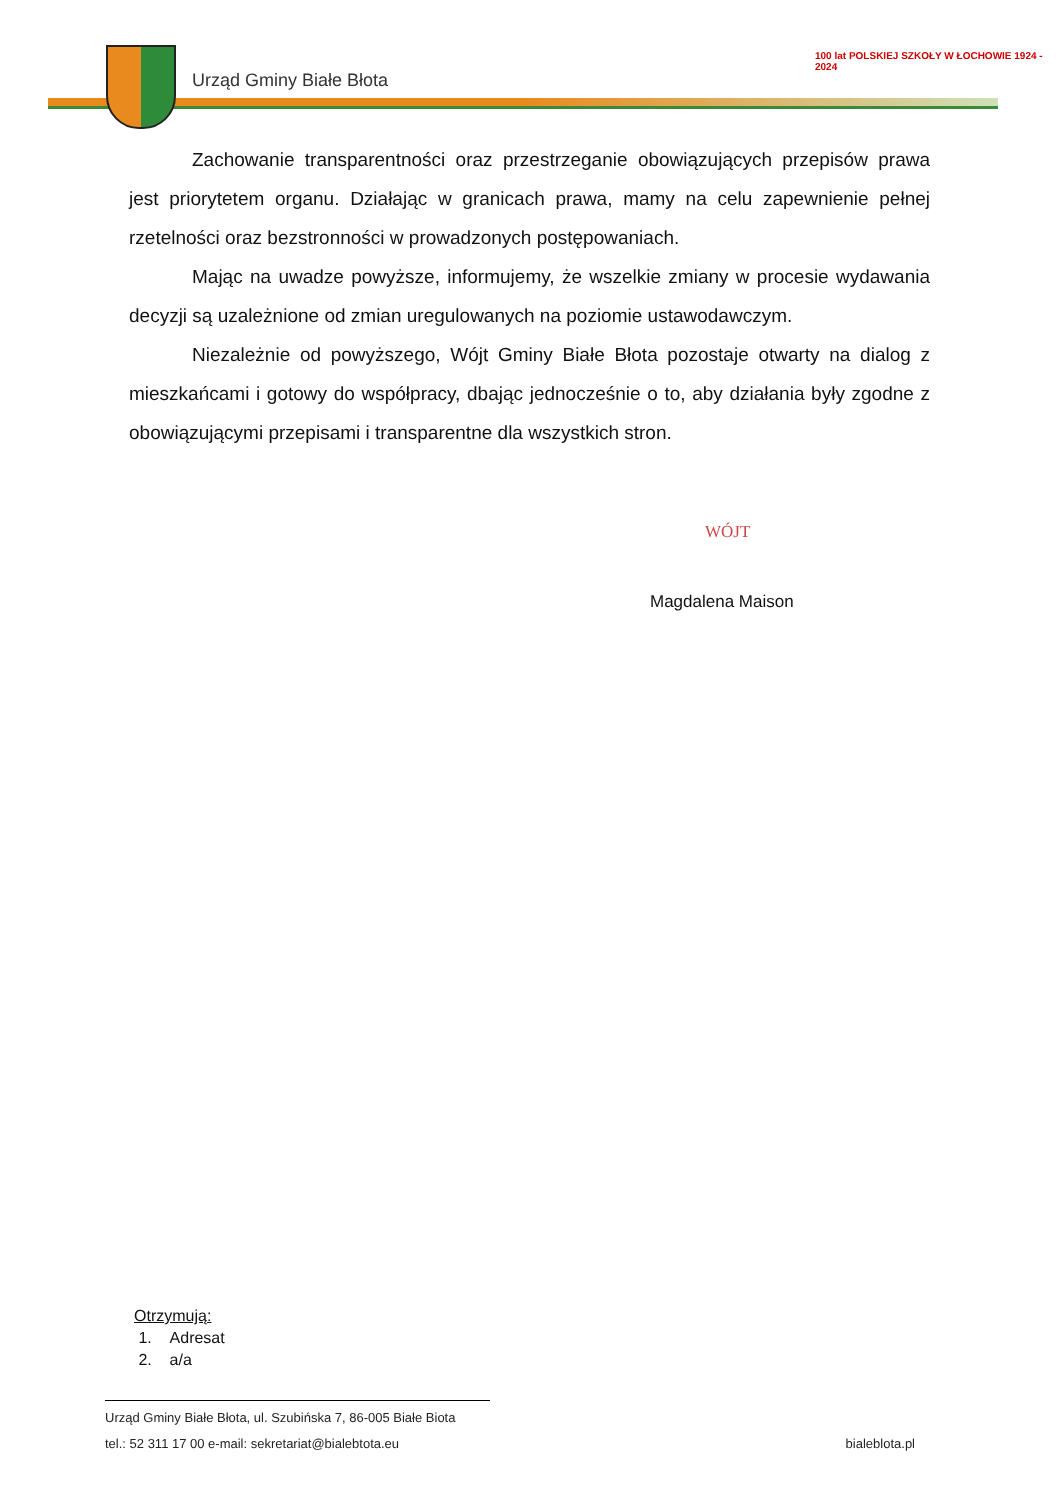Urząd Gminy Białe Błota
100 lat POLSKIEJ SZKOŁY W ŁOCHOWIE 1924 - 2024
Zachowanie transparentności oraz przestrzeganie obowiązujących przepisów prawa jest priorytetem organu. Działając w granicach prawa, mamy na celu zapewnienie pełnej rzetelności oraz bezstronności w prowadzonych postępowaniach.
Mając na uwadze powyższe, informujemy, że wszelkie zmiany w procesie wydawania decyzji są uzależnione od zmian uregulowanych na poziomie ustawodawczym.
Niezależnie od powyższego, Wójt Gminy Białe Błota pozostaje otwarty na dialog z mieszkańcami i gotowy do współpracy, dbając jednocześnie o to, aby działania były zgodne z obowiązującymi przepisami i transparentne dla wszystkich stron.
WÓJT
Magdalena Maison
Otrzymują:
1. Adresat
2. a/a
Urząd Gminy Białe Błota, ul. Szubińska 7, 86-005 Białe Biota
tel.: 52 311 17 00 e-mail: sekretariat@bialebtota.eu bialeblota.pl